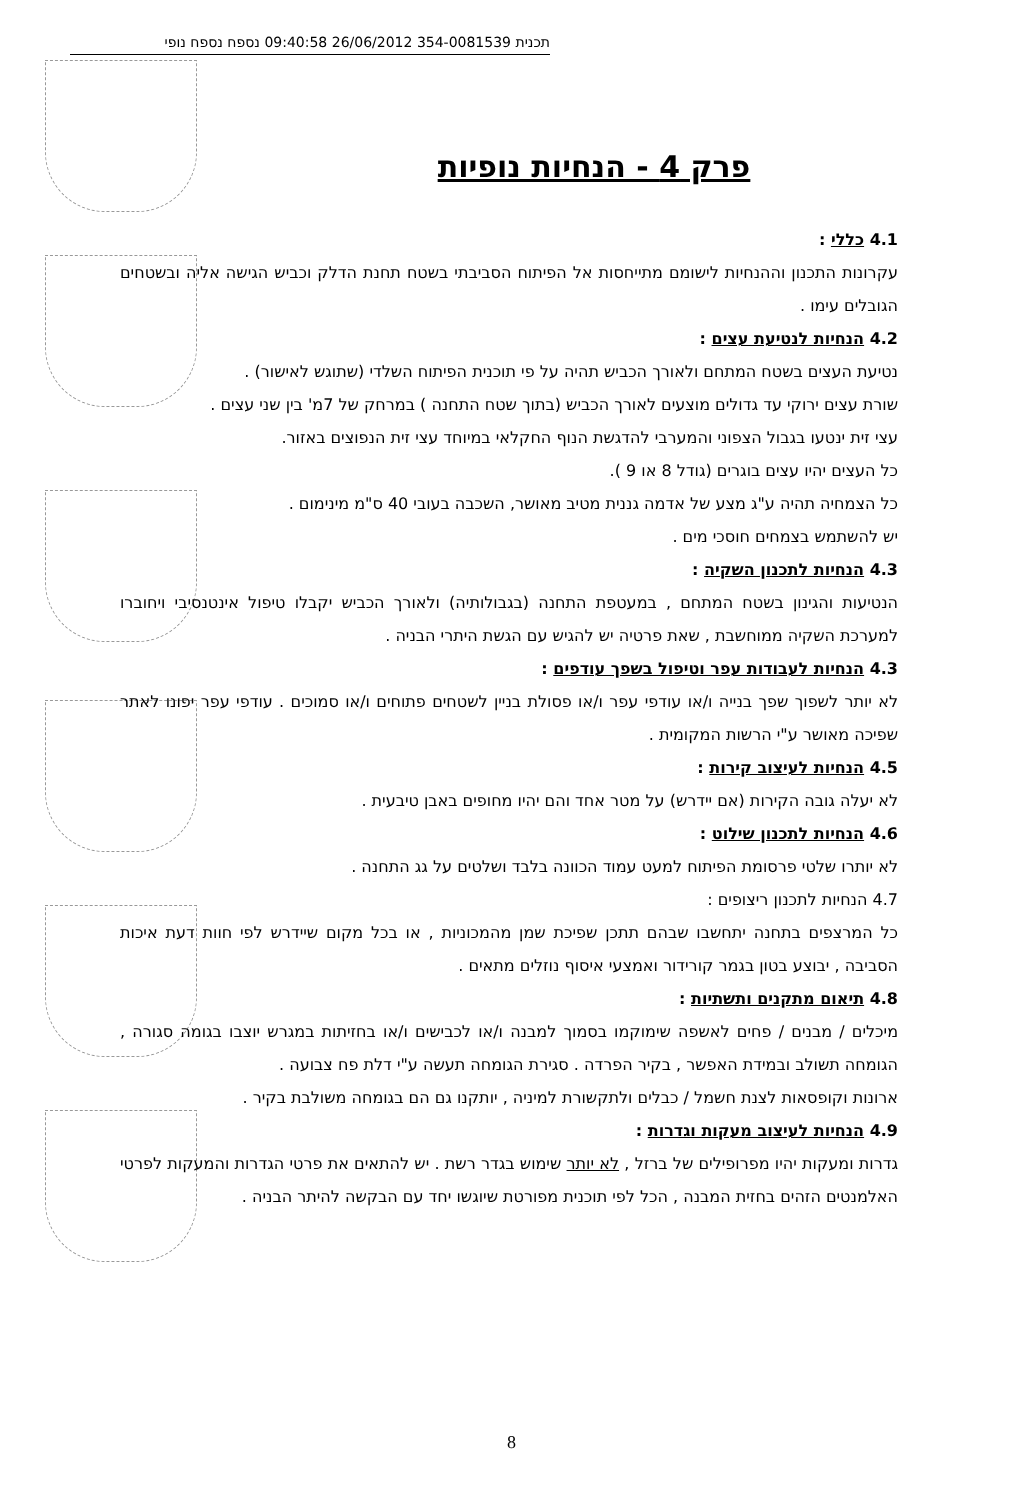תכנית 354-0081539 26/06/2012 09:40:58 נספח נספח נופי
פרק 4 - הנחיות נופיות
4.1 כללי :
עקרונות התכנון וההנחיות לישומם מתייחסות אל הפיתוח הסביבתי בשטח תחנת הדלק וכביש הגישה אליה ובשטחים הגובלים עימו .
4.2 הנחיות לנטיעת עצים :
נטיעת העצים בשטח המתחם ולאורך הכביש תהיה על פי תוכנית הפיתוח השלדי (שתוגש לאישור) .
שורת עצים ירוקי עד גדולים מוצעים לאורך הכביש (בתוך שטח התחנה ) במרחק של 7מ' בין שני עצים .
עצי זית ינטעו בגבול הצפוני והמערבי להדגשת הנוף החקלאי במיוחד עצי זית הנפוצים באזור.
כל העצים יהיו עצים בוגרים (גודל 8 או 9 ).
כל הצמחיה תהיה ע"ג מצע של אדמה גננית מטיב מאושר, השכבה בעובי 40 ס"מ מינימום .
יש להשתמש בצמחים חוסכי מים .
4.3 הנחיות לתכנון השקיה :
הנטיעות והגינון בשטח המתחם , במעטפת התחנה (בגבולותיה) ולאורך הכביש יקבלו טיפול אינטנסיבי ויחוברו למערכת השקיה ממוחשבת , שאת פרטיה יש להגיש עם הגשת היתרי הבניה .
4.3 הנחיות לעבודות עפר וטיפול בשפך עודפים :
לא יותר לשפוך שפך בנייה ו/או עודפי עפר ו/או פסולת בניין לשטחים פתוחים ו/או סמוכים . עודפי עפר יפונו לאתר שפיכה מאושר ע"י הרשות המקומית .
4.5 הנחיות לעיצוב קירות :
לא יעלה גובה הקירות (אם יידרש) על מטר אחד והם יהיו מחופים באבן טיבעית .
4.6 הנחיות לתכנון שילוט :
לא יותרו שלטי פרסומת הפיתוח למעט עמוד הכוונה בלבד ושלטים על גג התחנה .
4.7 הנחיות לתכנון ריצופים :
כל המרצפים בתחנה יתחשבו שבהם תתכן שפיכת שמן מהמכוניות , או בכל מקום שיידרש לפי חוות דעת איכות הסביבה , יבוצע בטון בגמר קורידור ואמצעי איסוף נוזלים מתאים .
4.8 תיאום מתקנים ותשתיות :
מיכלים / מבנים / פחים לאשפה שימוקמו בסמוך למבנה ו/או לכבישים ו/או בחזיתות במגרש יוצבו בגומה סגורה , הגומחה תשולב ובמידת האפשר , בקיר הפרדה . סגירת הגומחה תעשה ע"י דלת פח צבועה .
ארונות וקופסאות לצנת חשמל / כבלים ולתקשורת למיניה , יותקנו גם הם בגומחה משולבת בקיר .
4.9 הנחיות לעיצוב מעקות וגדרות :
גדרות ומעקות יהיו מפרופילים של ברזל , לא יותר שימוש בגדר רשת . יש להתאים את פרטי הגדרות והמעקות לפרטי האלמנטים הזהים בחזית המבנה , הכל לפי תוכנית מפורטת שיוגשו יחד עם הבקשה להיתר הבניה .
8